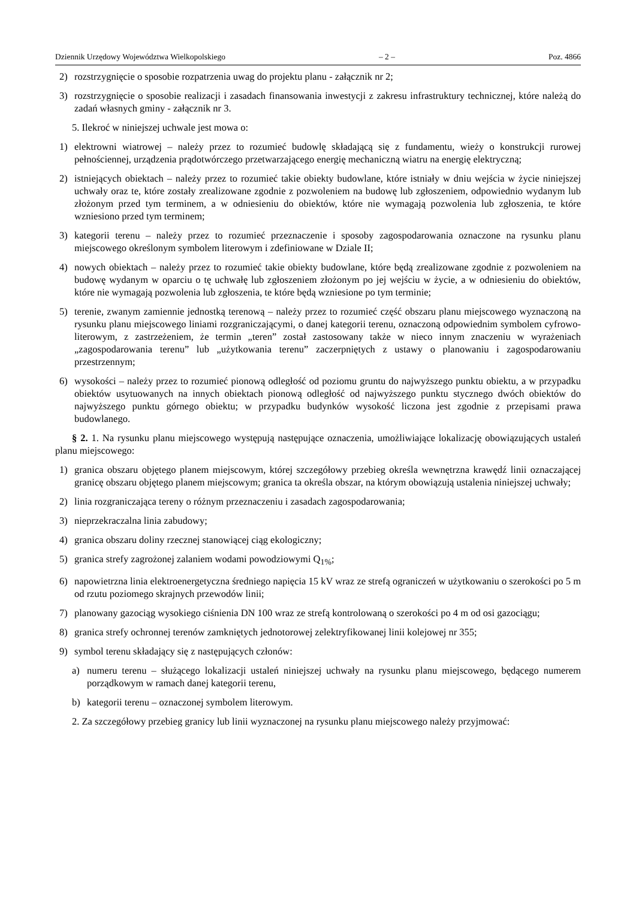Dziennik Urzędowy Województwa Wielkopolskiego – 2 – Poz. 4866
2) rozstrzygnięcie o sposobie rozpatrzenia uwag do projektu planu - załącznik nr 2;
3) rozstrzygnięcie o sposobie realizacji i zasadach finansowania inwestycji z zakresu infrastruktury technicznej, które należą do zadań własnych gminy - załącznik nr 3.
5. Ilekroć w niniejszej uchwale jest mowa o:
1) elektrowni wiatrowej – należy przez to rozumieć budowlę składającą się z fundamentu, wieży o konstrukcji rurowej pełnościennej, urządzenia prądotwórczego przetwarzającego energię mechaniczną wiatru na energię elektryczną;
2) istniejących obiektach – należy przez to rozumieć takie obiekty budowlane, które istniały w dniu wejścia w życie niniejszej uchwały oraz te, które zostały zrealizowane zgodnie z pozwoleniem na budowę lub zgłoszeniem, odpowiednio wydanym lub złożonym przed tym terminem, a w odniesieniu do obiektów, które nie wymagają pozwolenia lub zgłoszenia, te które wzniesiono przed tym terminem;
3) kategorii terenu – należy przez to rozumieć przeznaczenie i sposoby zagospodarowania oznaczone na rysunku planu miejscowego określonym symbolem literowym i zdefiniowane w Dziale II;
4) nowych obiektach – należy przez to rozumieć takie obiekty budowlane, które będą zrealizowane zgodnie z pozwoleniem na budowę wydanym w oparciu o tę uchwałę lub zgłoszeniem złożonym po jej wejściu w życie, a w odniesieniu do obiektów, które nie wymagają pozwolenia lub zgłoszenia, te które będą wzniesione po tym terminie;
5) terenie, zwanym zamiennie jednostką terenową – należy przez to rozumieć część obszaru planu miejscowego wyznaczoną na rysunku planu miejscowego liniami rozgraniczającymi, o danej kategorii terenu, oznaczoną odpowiednim symbolem cyfrowo-literowym, z zastrzeżeniem, że termin „teren” został zastosowany także w nieco innym znaczeniu w wyrażeniach „zagospodarowania terenu” lub „użytkowania terenu” zaczerpniętych z ustawy o planowaniu i zagospodarowaniu przestrzennym;
6) wysokości – należy przez to rozumieć pionową odległość od poziomu gruntu do najwyższego punktu obiektu, a w przypadku obiektów usytuowanych na innych obiektach pionową odległość od najwyższego punktu stycznego dwóch obiektów do najwyższego punktu górnego obiektu; w przypadku budynków wysokość liczona jest zgodnie z przepisami prawa budowlanego.
§ 2. 1. Na rysunku planu miejscowego występują następujące oznaczenia, umożliwiające lokalizację obowiązujących ustaleń planu miejscowego:
1) granica obszaru objętego planem miejscowym, której szczegółowy przebieg określa wewnętrzna krawędź linii oznaczającej granicę obszaru objętego planem miejscowym; granica ta określa obszar, na którym obowiązują ustalenia niniejszej uchwały;
2) linia rozgraniczająca tereny o różnym przeznaczeniu i zasadach zagospodarowania;
3) nieprzekraczalna linia zabudowy;
4) granica obszaru doliny rzecznej stanowiącej ciąg ekologiczny;
5) granica strefy zagrożonej zalaniem wodami powodziowymi Q<sub>1%</sub>;
6) napowietrzna linia elektroenergetyczna średniego napięcia 15 kV wraz ze strefą ograniczeń w użytkowaniu o szerokości po 5 m od rzutu poziomego skrajnych przewodów linii;
7) planowany gazociąg wysokiego ciśnienia DN 100 wraz ze strefą kontrolowaną o szerokości po 4 m od osi gazociągu;
8) granica strefy ochronnej terenów zamkniętych jednotorowej zelektryfikowanej linii kolejowej nr 355;
9) symbol terenu składający się z następujących członów:
a) numeru terenu – służącego lokalizacji ustaleń niniejszej uchwały na rysunku planu miejscowego, będącego numerem porządkowym w ramach danej kategorii terenu,
b) kategorii terenu – oznaczonej symbolem literowym.
2. Za szczegółowy przebieg granicy lub linii wyznaczonej na rysunku planu miejscowego należy przyjmować: